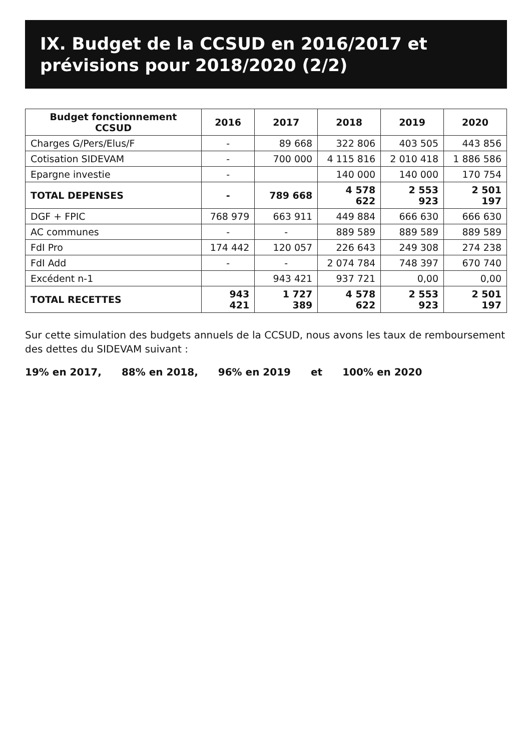IX. Budget de la CCSUD en 2016/2017 et prévisions pour 2018/2020 (2/2)
| Budget fonctionnement CCSUD | 2016 | 2017 | 2018 | 2019 | 2020 |
| --- | --- | --- | --- | --- | --- |
| Charges G/Pers/Elus/F | - | 89 668 | 322 806 | 403 505 | 443 856 |
| Cotisation SIDEVAM | - | 700 000 | 4 115 816 | 2 010 418 | 1 886 586 |
| Epargne investie | - | | 140 000 | 140 000 | 170 754 |
| TOTAL DEPENSES | - | 789 668 | 4 578 622 | 2 553 923 | 2 501 197 |
| DGF + FPIC | 768 979 | 663 911 | 449 884 | 666 630 | 666 630 |
| AC communes | - | - | 889 589 | 889 589 | 889 589 |
| FdI Pro | 174 442 | 120 057 | 226 643 | 249 308 | 274 238 |
| FdI Add | - | - | 2 074 784 | 748 397 | 670 740 |
| Excédent n-1 | | 943 421 | 937 721 | 0,00 | 0,00 |
| TOTAL RECETTES | 943 421 | 1 727 389 | 4 578 622 | 2 553 923 | 2 501 197 |
Sur cette simulation des budgets annuels de la CCSUD, nous avons les taux de remboursement des dettes du SIDEVAM suivant :
19% en 2017, 88% en 2018, 96% en 2019 et 100% en 2020